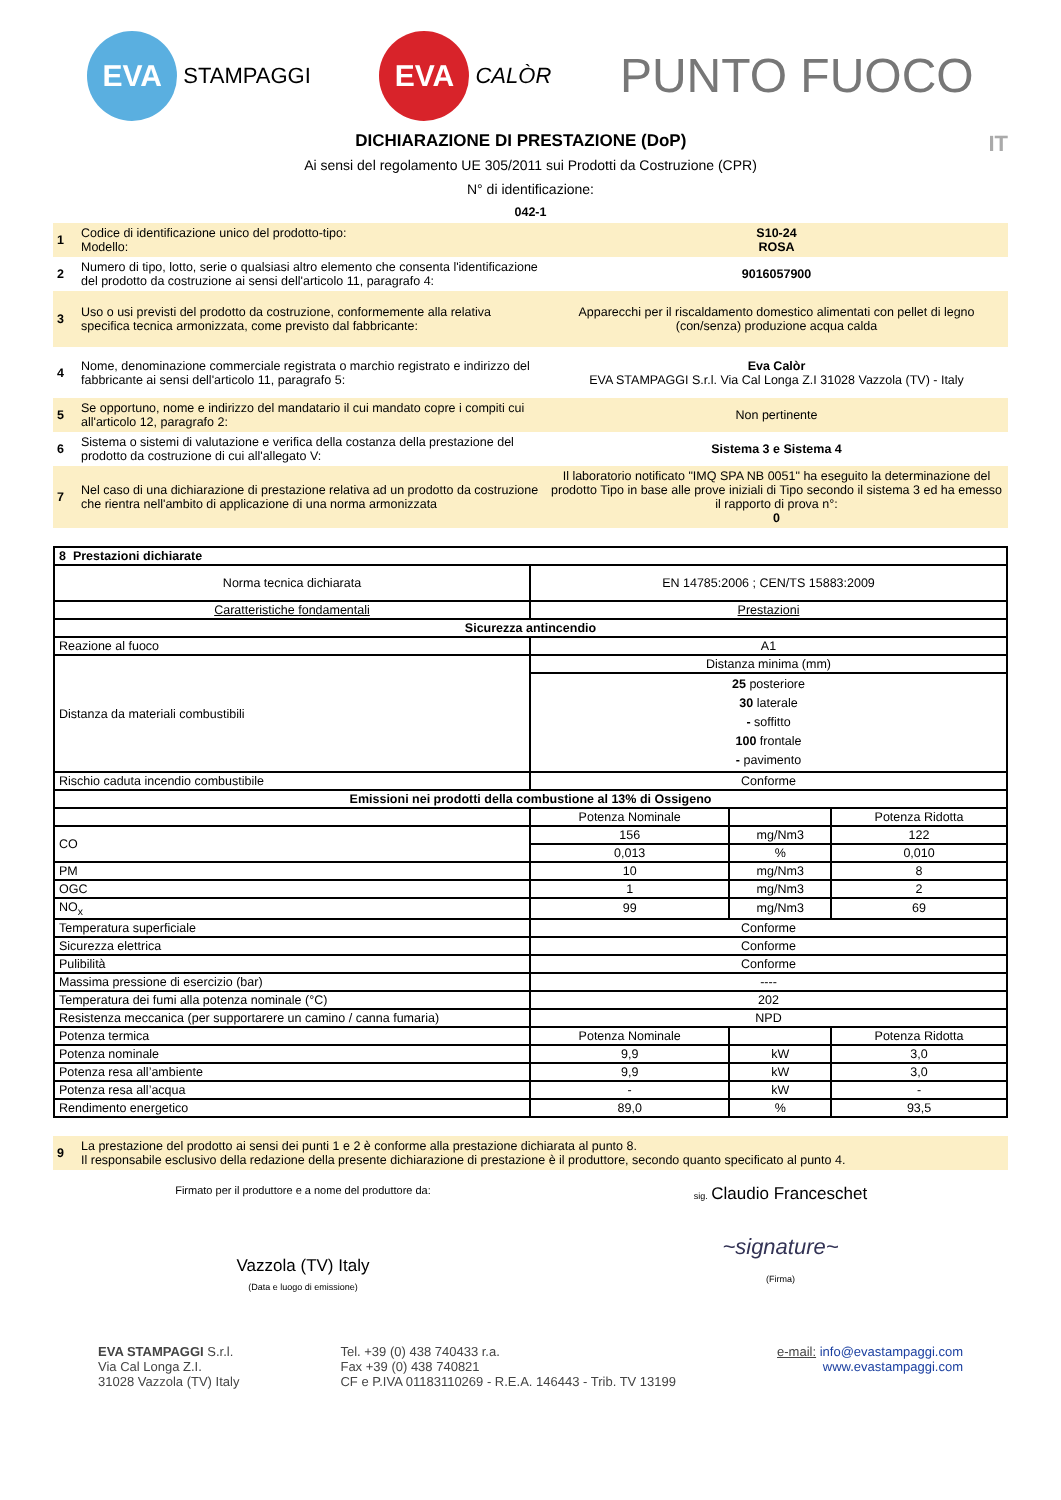EVA
STAMPAGGI
EVA
CALÒR
PUNTO FUOCO
DICHIARAZIONE DI PRESTAZIONE (DoP) IT
Ai sensi del regolamento UE 305/2011 sui Prodotti da Costruzione (CPR)
N° di identificazione:
042-1
| 1 | Codice di identificazione unico del prodotto-tipo: Modello: | S10-24 ROSA |
| 2 | Numero di tipo, lotto, serie o qualsiasi altro elemento che consenta l'identificazione del prodotto da costruzione ai sensi dell'articolo 11, paragrafo 4: | 9016057900 |
| 3 | Uso o usi previsti del prodotto da costruzione, conformemente alla relativa specifica tecnica armonizzata, come previsto dal fabbricante: | Apparecchi per il riscaldamento domestico alimentati con pellet di legno (con/senza) produzione acqua calda |
| 4 | Nome, denominazione commerciale registrata o marchio registrato e indirizzo del fabbricante ai sensi dell'articolo 11, paragrafo 5: | Eva Calòr EVA STAMPAGGI S.r.l. Via Cal Longa Z.I 31028 Vazzola (TV) - Italy |
| 5 | Se opportuno, nome e indirizzo del mandatario il cui mandato copre i compiti cui all'articolo 12, paragrafo 2: | Non pertinente |
| 6 | Sistema o sistemi di valutazione e verifica della costanza della prestazione del prodotto da costruzione di cui all'allegato V: | Sistema 3 e Sistema 4 |
| 7 | Nel caso di una dichiarazione di prestazione relativa ad un prodotto da costruzione che rientra nell'ambito di applicazione di una norma armonizzata | Il laboratorio notificato "IMQ SPA NB 0051" ha eseguito la determinazione del prodotto Tipo in base alle prove iniziali di Tipo secondo il sistema 3 ed ha emesso il rapporto di prova n°: 0 |
| 8 Prestazioni dichiarate | | | |
| Norma tecnica dichiarata | EN 14785:2006 ; CEN/TS 15883:2009 | | |
| Caratteristiche fondamentali | Prestazioni | | |
| Sicurezza antincendio | | | |
| Reazione al fuoco | A1 | | |
| Distanza da materiali combustibili | Distanza minima (mm) | | |
| | 25 posteriore 30 laterale - soffitto 100 frontale - pavimento | | |
| Rischio caduta incendio combustibile | Conforme | | |
| Emissioni nei prodotti della combustione al 13% di Ossigeno | | | |
| | Potenza Nominale | | Potenza Ridotta |
| CO | 156 | mg/Nm3 | 122 |
| | 0,013 | % | 0,010 |
| PM | 10 | mg/Nm3 | 8 |
| OGC | 1 | mg/Nm3 | 2 |
| NO<sub>x</sub> | 99 | mg/Nm3 | 69 |
| Temperatura superficiale | Conforme | | |
| Sicurezza elettrica | Conforme | | |
| Pulibilità | Conforme | | |
| Massima pressione di esercizio (bar) | ---- | | |
| Temperatura dei fumi alla potenza nominale (°C) | 202 | | |
| Resistenza meccanica (per supportarere un camino / canna fumaria) | NPD | | |
| Potenza termica | Potenza Nominale | | Potenza Ridotta |
| Potenza nominale | 9,9 | kW | 3,0 |
| Potenza resa all’ambiente | 9,9 | kW | 3,0 |
| Potenza resa all’acqua | - | kW | - |
| Rendimento energetico | 89,0 | % | 93,5 |
| 9 | La prestazione del prodotto ai sensi dei punti 1 e 2 è conforme alla prestazione dichiarata al punto 8. Il responsabile esclusivo della redazione della presente dichiarazione di prestazione è il produttore, secondo quanto specificato al punto 4. |
Firmato per il produttore e a nome del produttore da:
Vazzola (TV) Italy
(Data e luogo di emissione)
sig. Claudio Franceschet
~signature~
(Firma)
EVA STAMPAGGI S.r.l.
Via Cal Longa Z.I.
31028 Vazzola (TV) Italy
Tel. +39 (0) 438 740433 r.a.
Fax +39 (0) 438 740821
CF e P.IVA 01183110269 - R.E.A. 146443 - Trib. TV 13199
e-mail: info@evastampaggi.com
www.evastampaggi.com